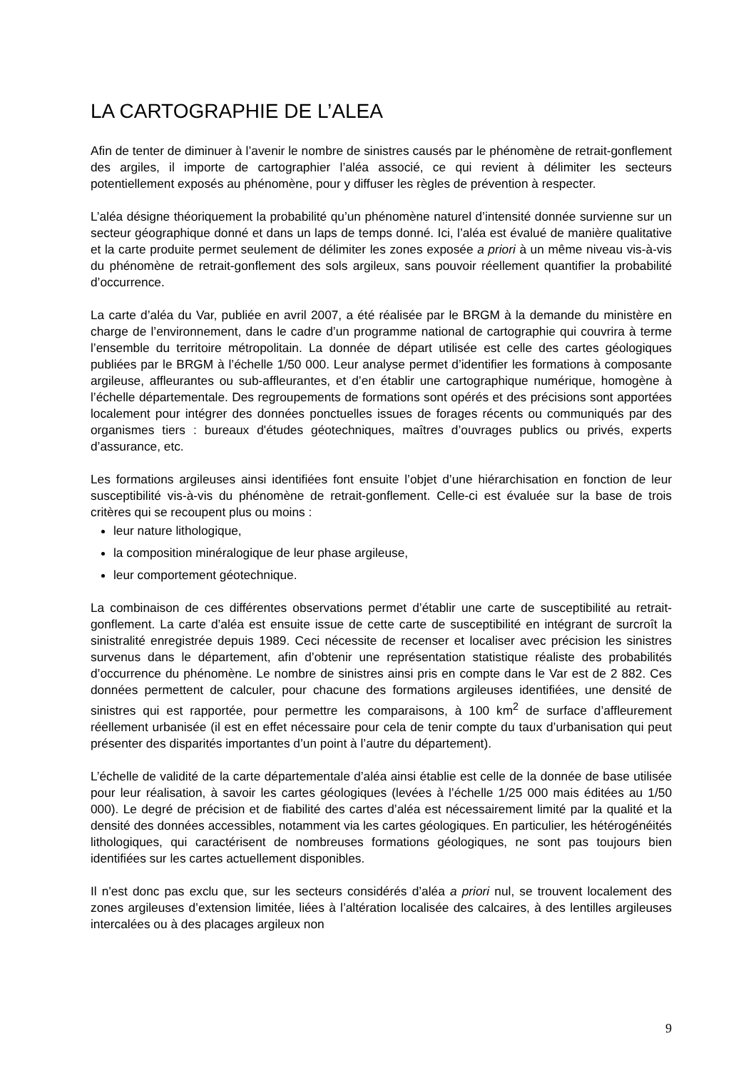LA CARTOGRAPHIE DE L’ALEA
Afin de tenter de diminuer à l’avenir le nombre de sinistres causés par le phénomène de retrait-gonflement des argiles, il importe de cartographier l’aléa associé, ce qui revient à délimiter les secteurs potentiellement exposés au phénomène, pour y diffuser les règles de prévention à respecter.
L’aléa désigne théoriquement la probabilité qu’un phénomène naturel d’intensité donnée survienne sur un secteur géographique donné et dans un laps de temps donné. Ici, l’aléa est évalué de manière qualitative et la carte produite permet seulement de délimiter les zones exposée a priori à un même niveau vis-à-vis du phénomène de retrait-gonflement des sols argileux, sans pouvoir réellement quantifier la probabilité d’occurrence.
La carte d’aléa du Var, publiée en avril 2007, a été réalisée par le BRGM à la demande du ministère en charge de l’environnement, dans le cadre d’un programme national de cartographie qui couvrira à terme l’ensemble du territoire métropolitain. La donnée de départ utilisée est celle des cartes géologiques publiées par le BRGM à l’échelle 1/50 000. Leur analyse permet d’identifier les formations à composante argileuse, affleurantes ou sub-affleurantes, et d’en établir une cartographique numérique, homogène à l’échelle départementale. Des regroupements de formations sont opérés et des précisions sont apportées localement pour intégrer des données ponctuelles issues de forages récents ou communiqués par des organismes tiers : bureaux d'études géotechniques, maîtres d’ouvrages publics ou privés, experts d’assurance, etc.
Les formations argileuses ainsi identifiées font ensuite l’objet d’une hiérarchisation en fonction de leur susceptibilité vis-à-vis du phénomène de retrait-gonflement. Celle-ci est évaluée sur la base de trois critères qui se recoupent plus ou moins :
leur nature lithologique,
la composition minéralogique de leur phase argileuse,
leur comportement géotechnique.
La combinaison de ces différentes observations permet d’établir une carte de susceptibilité au retrait-gonflement. La carte d’aléa est ensuite issue de cette carte de susceptibilité en intégrant de surcroît la sinistralité enregistrée depuis 1989. Ceci nécessite de recenser et localiser avec précision les sinistres survenus dans le département, afin d’obtenir une représentation statistique réaliste des probabilités d’occurrence du phénomène. Le nombre de sinistres ainsi pris en compte dans le Var est de 2 882. Ces données permettent de calculer, pour chacune des formations argileuses identifiées, une densité de sinistres qui est rapportée, pour permettre les comparaisons, à 100 km<sup>2</sup> de surface d’affleurement réellement urbanisée (il est en effet nécessaire pour cela de tenir compte du taux d’urbanisation qui peut présenter des disparités importantes d’un point à l’autre du département).
L’échelle de validité de la carte départementale d’aléa ainsi établie est celle de la donnée de base utilisée pour leur réalisation, à savoir les cartes géologiques (levées à l’échelle 1/25 000 mais éditées au 1/50 000). Le degré de précision et de fiabilité des cartes d’aléa est nécessairement limité par la qualité et la densité des données accessibles, notamment via les cartes géologiques. En particulier, les hétérogénéités lithologiques, qui caractérisent de nombreuses formations géologiques, ne sont pas toujours bien identifiées sur les cartes actuellement disponibles.
Il n'est donc pas exclu que, sur les secteurs considérés d’aléa a priori nul, se trouvent localement des zones argileuses d’extension limitée, liées à l’altération localisée des calcaires, à des lentilles argileuses intercalées ou à des placages argileux non
9